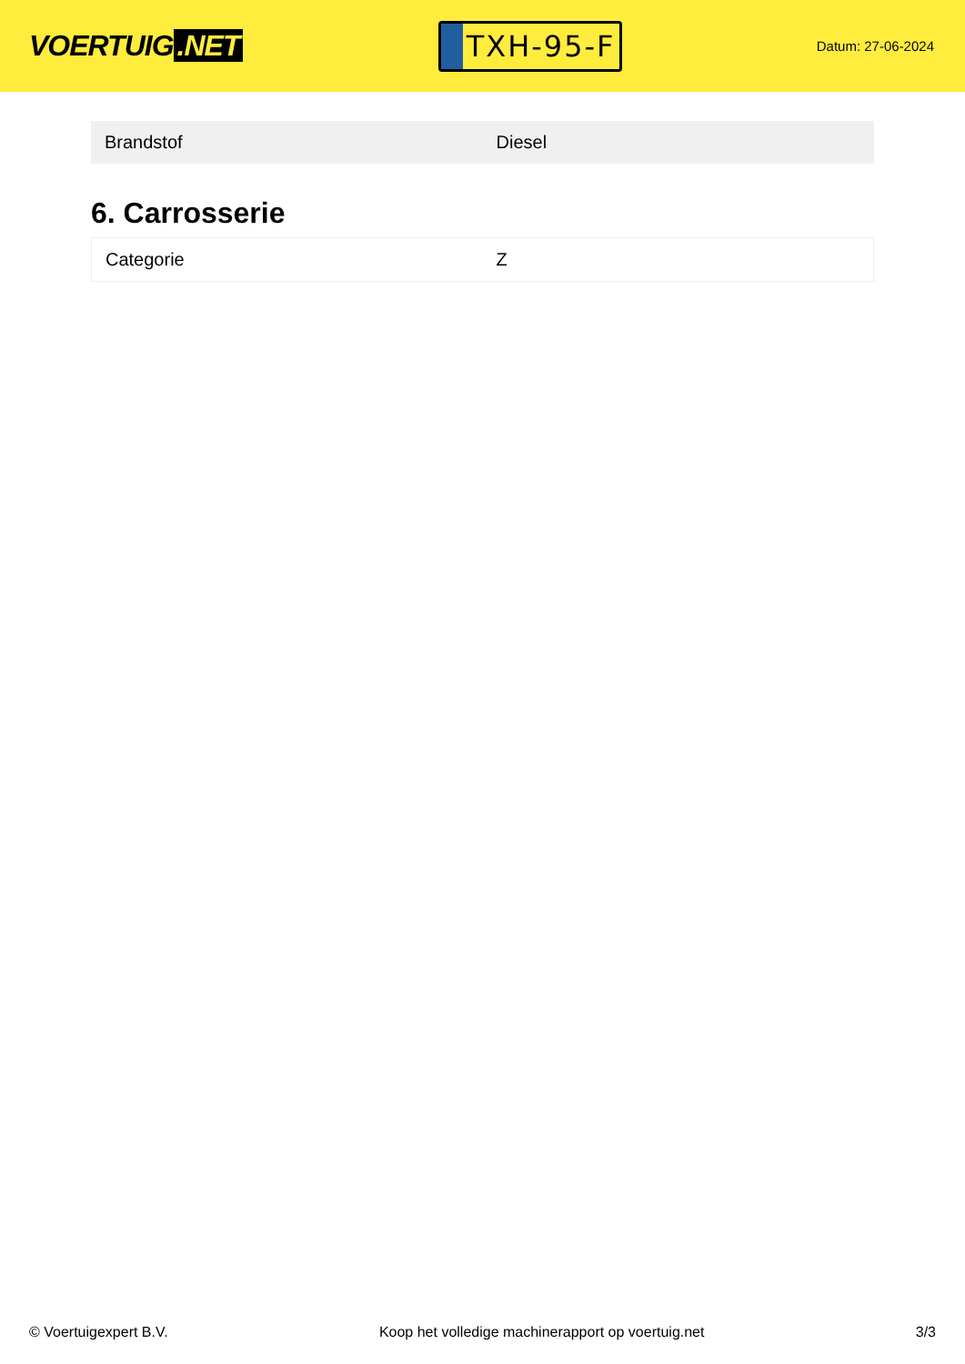VOERTUIG.NET
TXH-95-F
Datum: 27-06-2024
| Brandstof | Diesel |
6. Carrosserie
| Categorie | Z |
© Voertuigexpert B.V. Koop het volledige machinerapport op voertuig.net 3/3